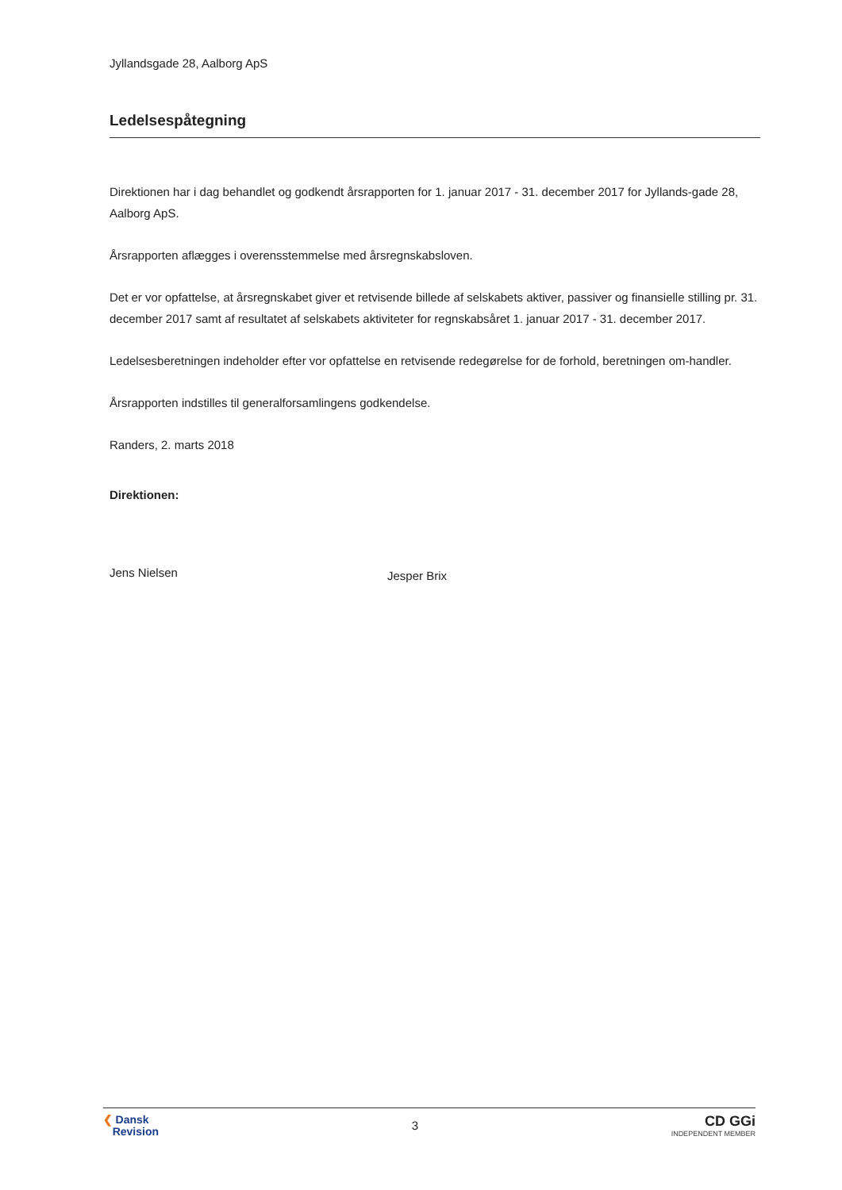Jyllandsgade 28, Aalborg ApS
Ledelsespåtegning
Direktionen har i dag behandlet og godkendt årsrapporten for 1. januar 2017 - 31. december 2017 for Jyllands-gade 28, Aalborg ApS.
Årsrapporten aflægges i overensstemmelse med årsregnskabsloven.
Det er vor opfattelse, at årsregnskabet giver et retvisende billede af selskabets aktiver, passiver og finansielle stilling pr. 31. december 2017 samt af resultatet af selskabets aktiviteter for regnskabsåret 1. januar 2017 - 31. december 2017.
Ledelsesberetningen indeholder efter vor opfattelse en retvisende redegørelse for de forhold, beretningen om-handler.
Årsrapporten indstilles til generalforsamlingens godkendelse.
Randers, 2. marts 2018
Direktionen:
Jens Nielsen
Jesper Brix
❮ Dansk
Revision
3
CD GGi
INDEPENDENT MEMBER